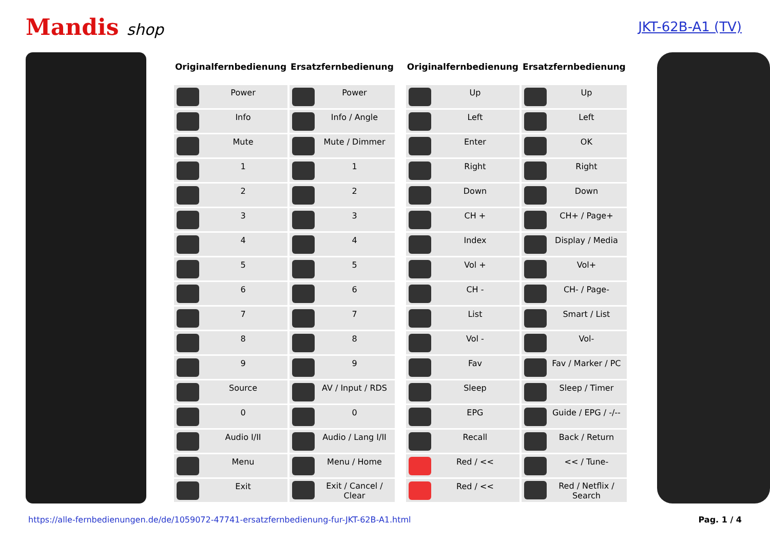Mandis shop
JKT-62B-A1 (TV)
| Originalfernbedienung | Ersatzfernbedienung |
| --- | --- |
| Power | Power |
| Info | Info / Angle |
| Mute | Mute / Dimmer |
| 1 | 1 |
| 2 | 2 |
| 3 | 3 |
| 4 | 4 |
| 5 | 5 |
| 6 | 6 |
| 7 | 7 |
| 8 | 8 |
| 9 | 9 |
| Source | AV / Input / RDS |
| 0 | 0 |
| Audio I/II | Audio / Lang I/II |
| Menu | Menu / Home |
| Exit | Exit / Cancel / Clear |
| Originalfernbedienung | Ersatzfernbedienung |
| --- | --- |
| Up | Up |
| Left | Left |
| Enter | OK |
| Right | Right |
| Down | Down |
| CH + | CH+ / Page+ |
| Index | Display / Media |
| Vol + | Vol+ |
| CH - | CH- / Page- |
| List | Smart / List |
| Vol - | Vol- |
| Fav | Fav / Marker / PC |
| Sleep | Sleep / Timer |
| EPG | Guide / EPG / -/-- |
| Recall | Back / Return |
| Red / << | << / Tune- |
| Red / << | Red / Netflix / Search |
https://alle-fernbedienungen.de/de/1059072-47741-ersatzfernbedienung-fur-JKT-62B-A1.html Pag. 1 / 4